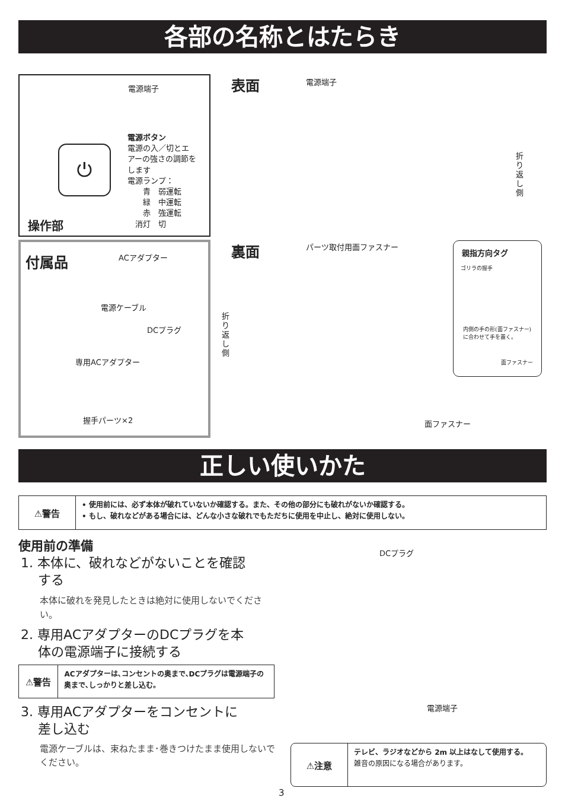各部の名称とはたらき
電源端子
電源ボタン
電源の入／切とエ
アーの強さの調節を
します
電源ランプ：
　　青　弱運転
　　緑　中運転
　　赤　強運転
　消灯　切
操作部
⏻
表面 電源端子
折り返し側
付属品 ACアダプター
電源ケーブル
DCプラグ
専用ACアダプター
握手パーツ×2
裏面 パーツ取付用面ファスナー
折り返し側
親指方向タグ
ゴリラの握手
内側の手の形(面ファスナー)に合わせて手を置く。
面ファスナー
面ファスナー
正しい使いかた
⚠警告
• 使用前には、必ず本体が破れていないか確認する。また、その他の部分にも破れがないか確認する。
• もし、破れなどがある場合には、どんな小さな破れでもただちに使用を中止し、絶対に使用しない。
使用前の準備
1. 本体に、破れなどがないことを確認
　 する
本体に破れを発見したときは絶対に使用しないでください。
2. 専用ACアダプターのDCプラグを本
　 体の電源端子に接続する
⚠警告
ACアダプターは､コンセントの奥まで､DCプラグは電源端子の奥まで､しっかりと差し込む。
3. 専用ACアダプターをコンセントに
　 差し込む
電源ケーブルは、束ねたまま･巻きつけたまま使用しないでください。
DCプラグ
電源端子
⚠注意
テレビ、ラジオなどから 2m 以上はなして使用する。
雑音の原因になる場合があります。
3